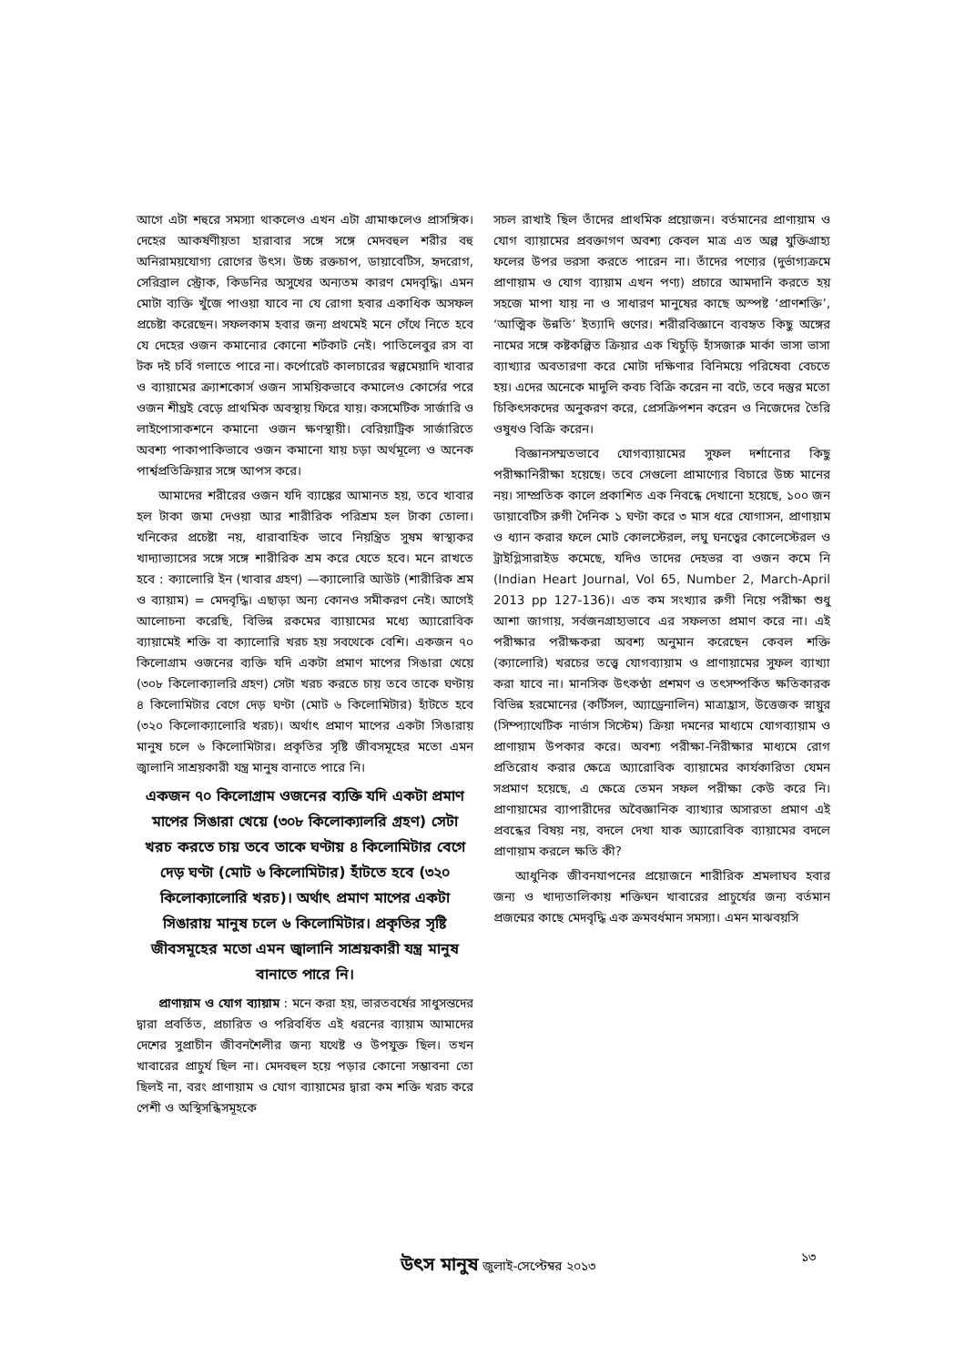আগে এটা শহুরে সমস্যা থাকলেও এখন এটা গ্রামাঞ্চলেও প্রাসঙ্গিক। দেহের আকর্ষণীয়তা হারাবার সঙ্গে সঙ্গে মেদবহুল শরীর বহু অনিরাময়যোগ্য রোগের উৎস। উচ্চ রক্তচাপ, ডায়াবেটিস, হৃদরোগ, সেরিব্রাল স্ট্রোক, কিডনির অসুখের অন্যতম কারণ মেদবৃদ্ধি। এমন মোটা ব্যক্তি খুঁজে পাওয়া যাবে না যে রোগা হবার একাধিক অসফল প্রচেষ্টা করেছেন। সফলকাম হবার জন্য প্রথমেই মনে গেঁথে নিতে হবে যে দেহের ওজন কমানোর কোনো শর্টকাট নেই। পাতিলেবুর রস বা টক দই চর্বি গলাতে পারে না। কর্পোরেট কালচারের স্বল্পমেয়াদি খাবার ও ব্যায়ামের ক্র্যাশকোর্স ওজন সাময়িকভাবে কমালেও কোর্সের পরে ওজন শীঘ্রই বেড়ে প্রাথমিক অবস্থায় ফিরে যায়। কসমেটিক সার্জারি ও লাইপোসাকশনে কমানো ওজন ক্ষণস্থায়ী। বেরিয়াট্রিক সার্জারিতে অবশ্য পাকাপাকিভাবে ওজন কমানো যায় চড়া অর্থমূল্যে ও অনেক পার্শ্বপ্রতিক্রিয়ার সঙ্গে আপস করে।
আমাদের শরীরের ওজন যদি ব্যাঙ্কের আমানত হয়, তবে খাবার হল টাকা জমা দেওয়া আর শারীরিক পরিশ্রম হল টাকা তোলা। খনিকের প্রচেষ্টা নয়, ধারাবাহিক ভাবে নিয়ন্ত্রিত সুষম স্বাস্থ্যকর খাদ্যাভ্যাসের সঙ্গে সঙ্গে শারীরিক শ্রম করে যেতে হবে। মনে রাখতে হবে : ক্যালোরি ইন (খাবার গ্রহণ) —ক্যালোরি আউট (শারীরিক শ্রম ও ব্যায়াম) = মেদবৃদ্ধি। এছাড়া অন্য কোনও সমীকরণ নেই। আগেই আলোচনা করেছি, বিভিন্ন রকমের ব্যায়ামের মধ্যে অ্যারোবিক ব্যায়ামেই শক্তি বা ক্যালোরি খরচ হয় সবথেকে বেশি। একজন ৭০ কিলোগ্রাম ওজনের ব্যক্তি যদি একটা প্রমাণ মাপের সিঙারা খেয়ে (৩০৮ কিলোক্যালরি গ্রহণ) সেটা খরচ করতে চায় তবে তাকে ঘণ্টায় ৪ কিলোমিটার বেগে দেড় ঘণ্টা (মোট ৬ কিলোমিটার) হাঁটতে হবে (৩২০ কিলোক্যালোরি খরচ)। অর্থাৎ প্রমাণ মাপের একটা সিঙারায় মানুষ চলে ৬ কিলোমিটার। প্রকৃতির সৃষ্টি জীবসমূহের মতো এমন জ্বালানি সাশ্রয়কারী যন্ত্র মানুষ বানাতে পারে নি।
একজন ৭০ কিলোগ্রাম ওজনের ব্যক্তি যদি একটা প্রমাণ মাপের সিঙারা খেয়ে (৩০৮ কিলোক্যালরি গ্রহণ) সেটা খরচ করতে চায় তবে তাকে ঘণ্টায় ৪ কিলোমিটার বেগে দেড় ঘণ্টা (মোট ৬ কিলোমিটার) হাঁটতে হবে (৩২০ কিলোক্যালোরি খরচ)। অর্থাৎ প্রমাণ মাপের একটা সিঙারায় মানুষ চলে ৬ কিলোমিটার। প্রকৃতির সৃষ্টি জীবসমূহের মতো এমন জ্বালানি সাশ্রয়কারী যন্ত্র মানুষ বানাতে পারে নি।
প্রাণায়াম ও যোগ ব্যায়াম : মনে করা হয়, ভারতবর্ষের সাধুসন্তদের দ্বারা প্রবর্তিত, প্রচারিত ও পরিবর্ধিত এই ধরনের ব্যায়াম আমাদের দেশের সুপ্রাচীন জীবনশৈলীর জন্য যথেষ্ট ও উপযুক্ত ছিল। তখন খাবারের প্রাচুর্য ছিল না। মেদবহুল হয়ে পড়ার কোনো সম্ভাবনা তো ছিলই না, বরং প্রাণায়াম ও যোগ ব্যায়ামের দ্বারা কম শক্তি খরচ করে পেশী ও অস্থিসন্ধিসমূহকে
সচল রাখাই ছিল তাঁদের প্রাথমিক প্রয়োজন। বর্তমানের প্রাণায়াম ও যোগ ব্যায়ামের প্রবক্তাগণ অবশ্য কেবল মাত্র এত অল্প যুক্তিগ্রাহ্য ফলের উপর ভরসা করতে পারেন না। তাঁদের পণ্যের (দুর্ভাগ্যক্রমে প্রাণায়াম ও যোগ ব্যায়াম এখন পণ্য) প্রচারে আমদানি করতে হয় সহজে মাপা যায় না ও সাধারণ মানুষের কাছে অস্পষ্ট ‘প্রাণশক্তি’, ‘আত্মিক উন্নতি’ ইত্যাদি গুণের। শরীরবিজ্ঞানে ব্যবহৃত কিছু অঙ্গের নামের সঙ্গে কষ্টকল্পিত ক্রিয়ার এক খিচুড়ি হাঁসজারু মার্কা ভাসা ভাসা ব্যাখ্যার অবতারণা করে মোটা দক্ষিণার বিনিময়ে পরিষেবা বেচতে হয়। এদের অনেকে মাদুলি কবচ বিক্রি করেন না বটে, তবে দস্তুর মতো চিকিৎসকদের অনুকরণ করে, প্রেসক্রিপশন করেন ও নিজেদের তৈরি ওষুধও বিক্রি করেন।
বিজ্ঞানসম্মতভাবে যোগব্যায়ামের সুফল দর্শানোর কিছু পরীক্ষানিরীক্ষা হয়েছে। তবে সেগুলো প্রামাণ্যের বিচারে উচ্চ মানের নয়। সাম্প্রতিক কালে প্রকাশিত এক নিবন্ধে দেখানো হয়েছে, ১০০ জন ডায়াবেটিস রুগী দৈনিক ১ ঘণ্টা করে ৩ মাস ধরে যোগাসন, প্রাণায়াম ও ধ্যান করার ফলে মোট কোলস্টেরল, লঘু ঘনত্বের কোলেস্টেরল ও ট্রাইগ্লিসারাইড কমেছে, যদিও তাদের দেহভর বা ওজন কমে নি (Indian Heart Journal, Vol 65, Number 2, March-April 2013 pp 127-136)। এত কম সংখ্যার রুগী নিয়ে পরীক্ষা শুধু আশা জাগায়, সর্বজনগ্রাহ্যভাবে এর সফলতা প্রমাণ করে না। এই পরীক্ষার পরীক্ষকরা অবশ্য অনুমান করেছেন কেবল শক্তি (ক্যালোরি) খরচের তত্ত্বে যোগব্যায়াম ও প্রাণায়ামের সুফল ব্যাখ্যা করা যাবে না। মানসিক উৎকণ্ঠা প্রশমণ ও তৎসম্পর্কিত ক্ষতিকারক বিভিন্ন হরমোনের (কর্টিসল, অ্যাড্রেনালিন) মাত্রাহ্রাস, উত্তেজক স্নায়ুর (সিম্প্যাথেটিক নার্ভাস সিস্টেম) ক্রিয়া দমনের মাধ্যমে যোগব্যায়াম ও প্রাণায়াম উপকার করে। অবশ্য পরীক্ষা-নিরীক্ষার মাধ্যমে রোগ প্রতিরোধ করার ক্ষেত্রে অ্যারোবিক ব্যায়ামের কার্যকারিতা যেমন সপ্রমাণ হয়েছে, এ ক্ষেত্রে তেমন সফল পরীক্ষা কেউ করে নি। প্রাণায়ামের ব্যাপারীদের অবৈজ্ঞানিক ব্যাখ্যার অসারতা প্রমাণ এই প্রবন্ধের বিষয় নয়, বদলে দেখা যাক অ্যারোবিক ব্যায়ামের বদলে প্রাণায়াম করলে ক্ষতি কী?
আধুনিক জীবনযাপনের প্রয়োজনে শারীরিক শ্রমলাঘব হবার জন্য ও খাদ্যতালিকায় শক্তিঘন খাবারের প্রাচুর্যের জন্য বর্তমান প্রজন্মের কাছে মেদবৃদ্ধি এক ক্রমবর্ধমান সমস্যা। এমন মাঝবয়সি
উৎস মানুষ জুলাই-সেপ্টেম্বর ২০১৩
১৩